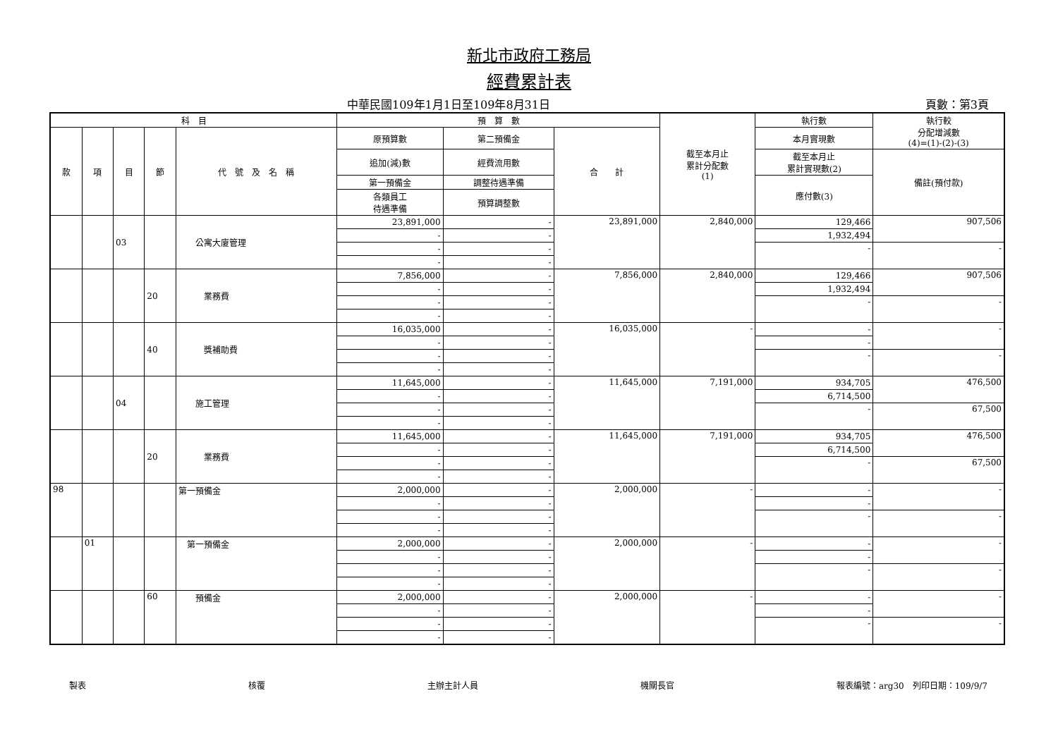新北市政府工務局
經費累計表
中華民國109年1月1日至109年8月31日 頁數：第3頁
| 科 目 | | | | | 預 算 數 | | | 截至本月止 累計分配數 (1) | 執行數 | 執行較 分配增減數 (4)=(1)-(2)-(3) |
| --- | --- | --- | --- | --- | --- | --- | --- | --- | --- | --- |
| 款 | 項 | 目 | 節 | 代 號 及 名 稱 | 原預算數 | 第二預備金 | 合 計 | | 本月實現數 | |
| | | | | | 追加(減)數 | 經費流用數 | | | 截至本月止 累計實現數(2) | 備註(預付款) |
| | | | | | 第一預備金 | 調整待遇準備 | | | 應付數(3) | |
| | | | | | 各類員工 待遇準備 | 預算調整數 | | | | |
| | | 03 | | 公寓大廈管理 | 23,891,000 | - | 23,891,000 | 2,840,000 | 129,466 | 907,506 |
| | | | | | - | - | | | 1,932,494 | |
| | | | | | - | - | | | - | - |
| | | | | | - | - | | | | |
| | | | 20 | 業務費 | 7,856,000 | - | 7,856,000 | 2,840,000 | 129,466 | 907,506 |
| | | | | | - | - | | | 1,932,494 | |
| | | | | | - | - | | | - | - |
| | | | | | - | - | | | | |
| | | | 40 | 獎補助費 | 16,035,000 | - | 16,035,000 | - | - | - |
| | | | | | - | - | | | - | |
| | | | | | - | - | | | - | - |
| | | | | | - | - | | | | |
| | | 04 | | 施工管理 | 11,645,000 | - | 11,645,000 | 7,191,000 | 934,705 | 476,500 |
| | | | | | - | - | | | 6,714,500 | |
| | | | | | - | - | | | - | 67,500 |
| | | | | | - | - | | | | |
| | | | 20 | 業務費 | 11,645,000 | - | 11,645,000 | 7,191,000 | 934,705 | 476,500 |
| | | | | | - | - | | | 6,714,500 | |
| | | | | | - | - | | | - | 67,500 |
| | | | | | - | - | | | | |
| 98 | | | | 第一預備金 | 2,000,000 | - | 2,000,000 | - | - | - |
| | | | | | - | - | | | - | |
| | | | | | - | - | | | - | - |
| | | | | | - | - | | | | |
| | 01 | | | 第一預備金 | 2,000,000 | - | 2,000,000 | - | - | - |
| | | | | | - | - | | | - | |
| | | | | | - | - | | | - | - |
| | | | | | - | - | | | | |
| | | | 60 | 預備金 | 2,000,000 | - | 2,000,000 | - | - | - |
| | | | | | - | - | | | - | |
| | | | | | - | - | | | - | - |
| | | | | | - | - | | | | |
製表 核覆 主辦主計人員 機關長官 報表編號：arg30　列印日期：109/9/7